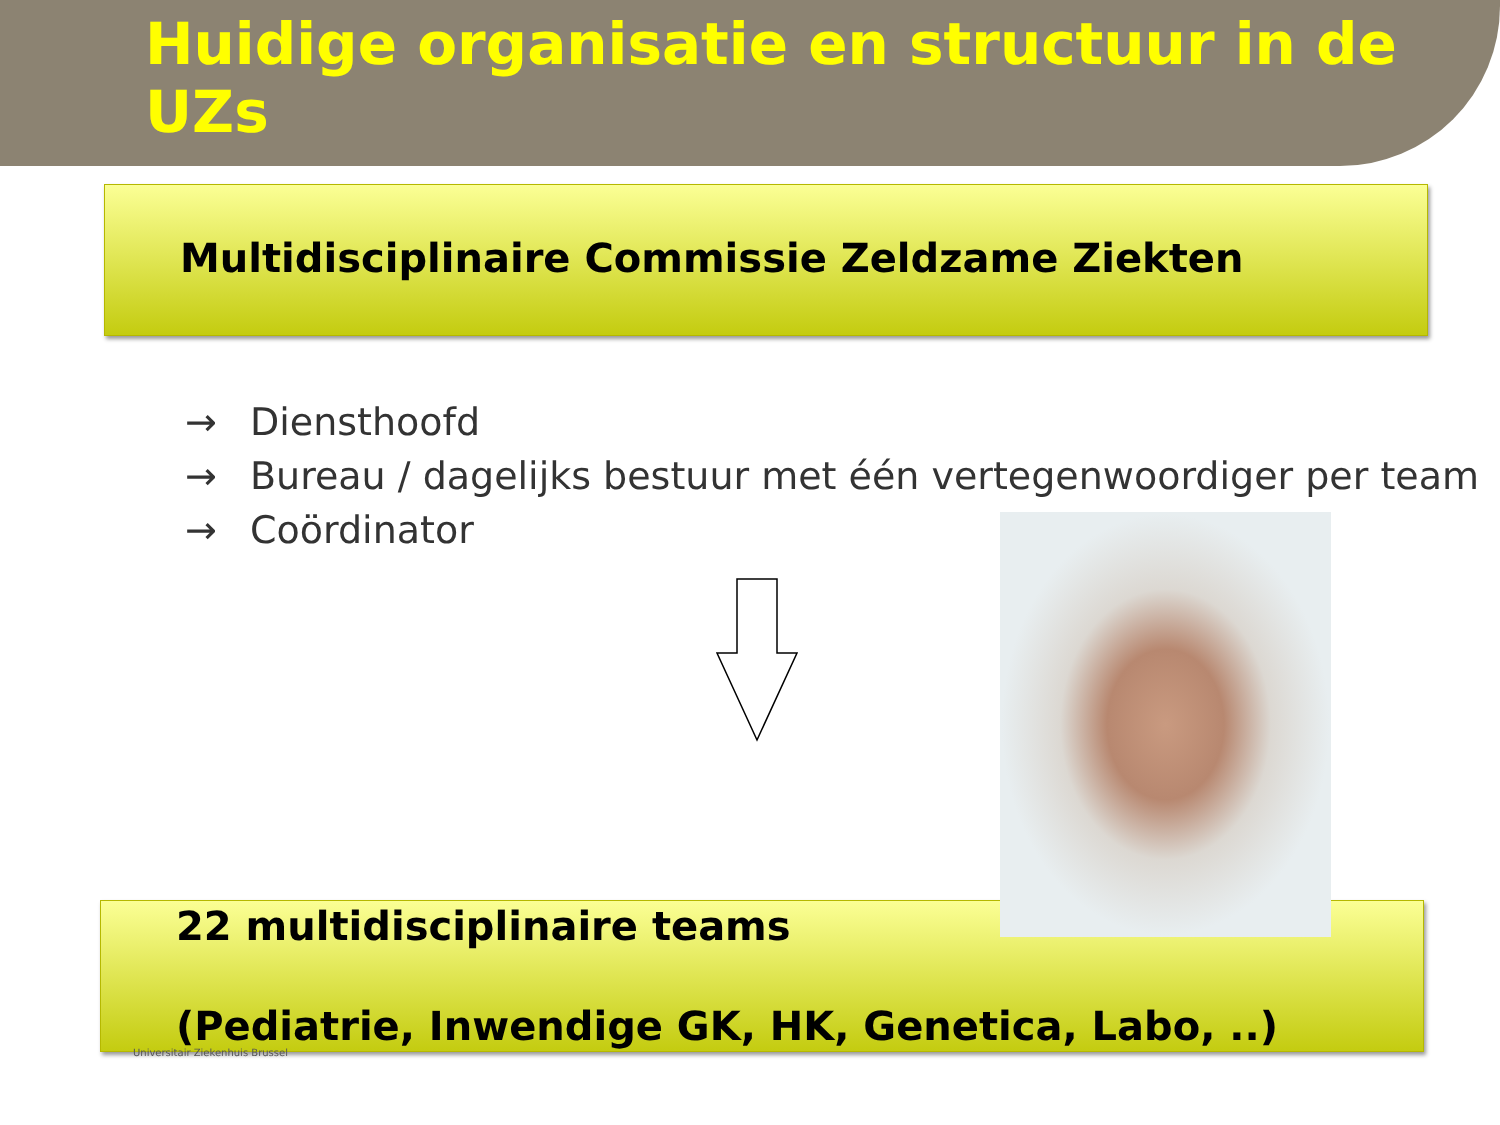Huidige organisatie en structuur in de UZs
Multidisciplinaire Commissie Zeldzame Ziekten
→ Diensthoofd
→ Bureau / dagelijks bestuur met één vertegenwoordiger per team
→ Coördinator
22 multidisciplinaire teams
(Pediatrie, Inwendige GK, HK, Genetica, Labo, ..)
Universitair Ziekenhuis Brussel